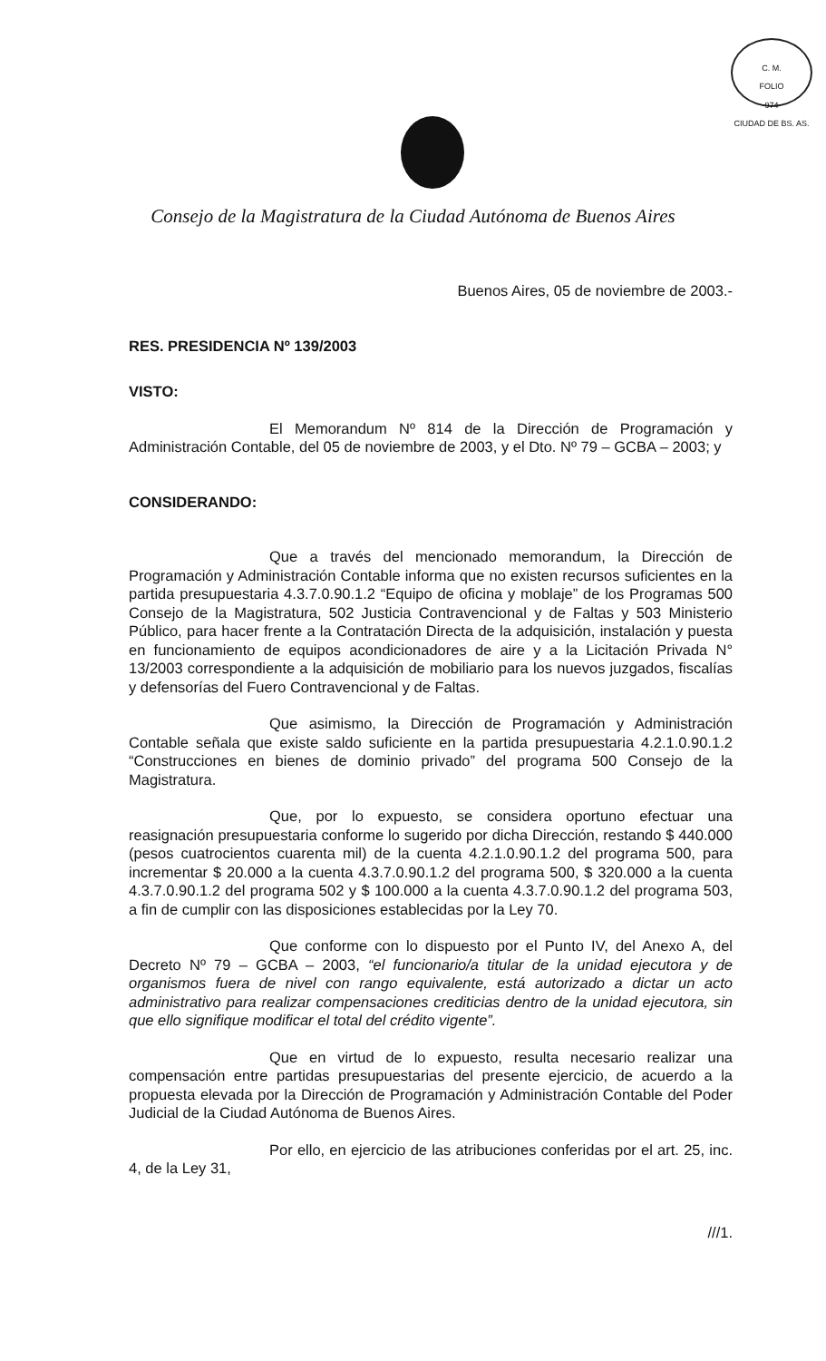C. M.
FOLIO
974
CIUDAD DE BS. AS.
Consejo de la Magistratura de la Ciudad Autónoma de Buenos Aires
Buenos Aires, 05 de noviembre de 2003.-
RES. PRESIDENCIA Nº 139/2003
VISTO:
El Memorandum Nº 814 de la Dirección de Programación y Administración Contable, del 05 de noviembre de 2003, y el Dto. Nº 79 – GCBA – 2003; y
CONSIDERANDO:
Que a través del mencionado memorandum, la Dirección de Programación y Administración Contable informa que no existen recursos suficientes en la partida presupuestaria 4.3.7.0.90.1.2 “Equipo de oficina y moblaje” de los Programas 500 Consejo de la Magistratura, 502 Justicia Contravencional y de Faltas y 503 Ministerio Público, para hacer frente a la Contratación Directa de la adquisición, instalación y puesta en funcionamiento de equipos acondicionadores de aire y a la Licitación Privada N° 13/2003 correspondiente a la adquisición de mobiliario para los nuevos juzgados, fiscalías y defensorías del Fuero Contravencional y de Faltas.
Que asimismo, la Dirección de Programación y Administración Contable señala que existe saldo suficiente en la partida presupuestaria 4.2.1.0.90.1.2 “Construcciones en bienes de dominio privado” del programa 500 Consejo de la Magistratura.
Que, por lo expuesto, se considera oportuno efectuar una reasignación presupuestaria conforme lo sugerido por dicha Dirección, restando $ 440.000 (pesos cuatrocientos cuarenta mil) de la cuenta 4.2.1.0.90.1.2 del programa 500, para incrementar $ 20.000 a la cuenta 4.3.7.0.90.1.2 del programa 500, $ 320.000 a la cuenta 4.3.7.0.90.1.2 del programa 502 y $ 100.000 a la cuenta 4.3.7.0.90.1.2 del programa 503, a fin de cumplir con las disposiciones establecidas por la Ley 70.
Que conforme con lo dispuesto por el Punto IV, del Anexo A, del Decreto Nº 79 – GCBA – 2003, “el funcionario/a titular de la unidad ejecutora y de organismos fuera de nivel con rango equivalente, está autorizado a dictar un acto administrativo para realizar compensaciones crediticias dentro de la unidad ejecutora, sin que ello signifique modificar el total del crédito vigente”.
Que en virtud de lo expuesto, resulta necesario realizar una compensación entre partidas presupuestarias del presente ejercicio, de acuerdo a la propuesta elevada por la Dirección de Programación y Administración Contable del Poder Judicial de la Ciudad Autónoma de Buenos Aires.
Por ello, en ejercicio de las atribuciones conferidas por el art. 25, inc. 4, de la Ley 31,
///1.